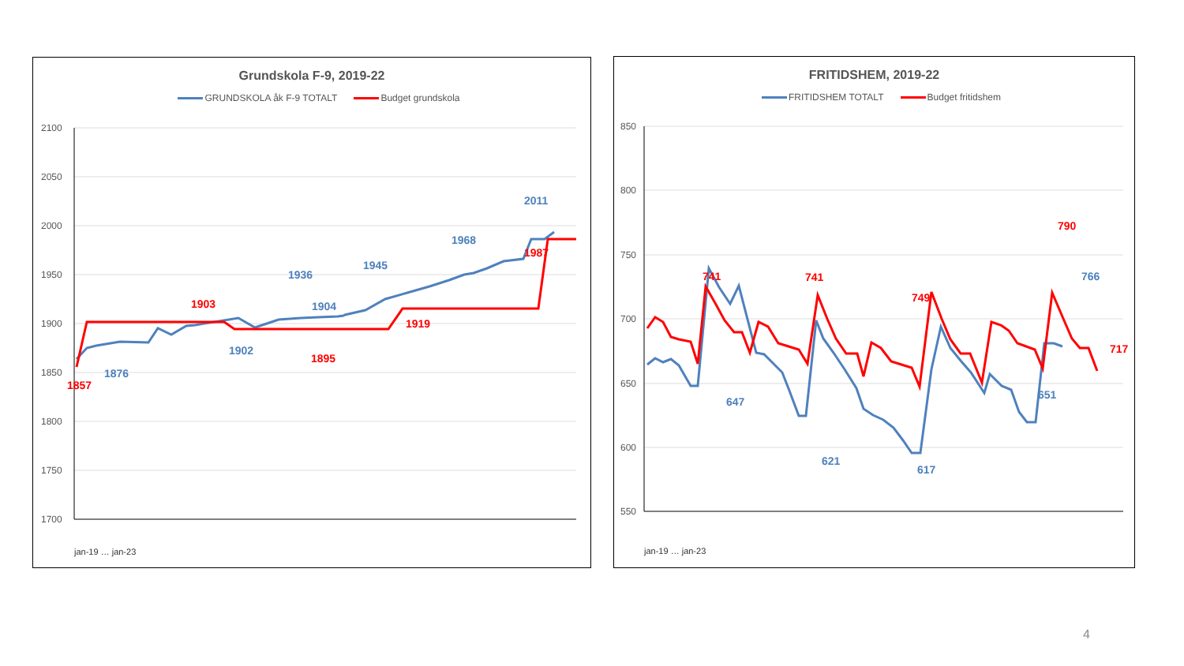Grundskola F-9, 2019-22
GRUNDSKOLA åk F-9 TOTALT Budget grundskola
2100
2050
2000
1950
1900
1850
1800
1750
1700
2011
1968
1945
1936
1904
1902
1876
1987
1919
1895
1903
1857
jan-19 … jan-23
FRITIDSHEM, 2019-22
FRITIDSHEM TOTALT Budget fritidshem
850
800
750
700
650
600
550
766
647
621
617
651
790
741
741
749
717
jan-19 … jan-23
4